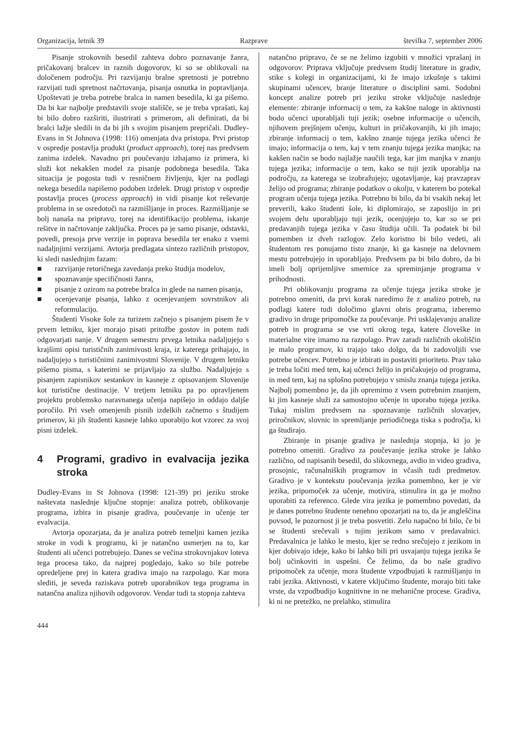Organizacija, letnik 39 Razprave številka 7, september 2006
Pisanje strokovnih besedil zahteva dobro poznavanje žanra, pričakovanj bralcev in raznih dogovorov, ki so se oblikovali na določenem področju. Pri razvijanju bralne spretnosti je potrebno razvijati tudi spretnost načrtovanja, pisanja osnutka in popravljanja. Upoštevati je treba potrebe bralca in namen besedila, ki ga pišemo. Da bi kar najbolje predstavili svoje stališče, se je treba vprašati, kaj bi bilo dobro razširiti, ilustrirati s primerom, ali definirati, da bi bralci lažje sledili in da bi jih s svojim pisanjem prepričali. Dudley-Evans in St Johnova (1998: 116) omenjata dva pristopa. Prvi pristop v ospredje postavlja produkt (product approach), torej nas predvsem zanima izdelek. Navadno pri poučevanju izhajamo iz primera, ki služi kot nekakšen model za pisanje podobnega besedila. Taka situacija je pogosta tudi v resničnem življenju, kjer na podlagi nekega besedila napišemo podoben izdelek. Drugi pristop v ospredje postavlja proces (process approach) in vidi pisanje kot reševanje problema in se osredotoči na razmišljanje in proces. Razmišljanje se bolj nanaša na pripravo, torej na identifikacijo problema, iskanje rešitve in načrtovanje zaključka. Proces pa je samo pisanje, odstavki, povedi, presoja prve verzije in poprava besedila ter enako z vsemi nadaljnjimi verzijami. Avtorja predlagata sintezo različnih pristopov, ki sledi naslednjim fazam:
■ razvijanje retoričnega zavedanja preko študija modelov,
■ spoznavanje specifičnosti žanra,
■ pisanje z ozirom na potrebe bralca in glede na namen pisanja,
■ ocenjevanje pisanja, lahko z ocenjevanjem sovrstnikov ali reformulacijo.
Študenti Visoke šole za turizem začnejo s pisanjem pisem že v prvem letniku, kjer morajo pisati pritožbe gostov in potem tudi odgovarjati nanje. V drugem semestru prvega letnika nadaljujejo s krajšimi opisi turističnih zanimivosti kraja, iz katerega prihajajo, in nadaljujejo s turističnimi zanimivostmi Slovenije. V drugem letniku pišemo pisma, s katerimi se prijavljajo za službo. Nadaljujejo s pisanjem zapisnikov sestankov in kasneje z opisovanjem Slovenije kot turistične destinacije. V tretjem letniku pa po opravljenem projektu problemsko naravnanega učenja napišejo in oddajo daljše poročilo. Pri vseh omenjenih pisnih izdelkih začnemo s študijem primerov, ki jih študenti kasneje lahko uporabijo kot vzorec za svoj pisni izdelek.
4 Programi, gradivo in evalvacija jezika stroka
Dudley-Evans in St Johnova (1998: 121-39) pri jeziku stroke naštevata naslednje ključne stopnje: analiza potreb, oblikovanje programa, izbira in pisanje gradiva, poučevanje in učenje ter evalvacija.
Avtorja opozarjata, da je analiza potreb temeljni kamen jezika stroke in vodi k programu, ki je natančno usmerjen na to, kar študenti ali učenci potrebujejo. Danes se večina strokovnjakov loteva tega procesa tako, da najprej pogledajo, kako so bile potrebe opredeljene prej in katera gradiva imajo na razpolago. Kar mora slediti, je seveda raziskava potreb uporabnikov tega programa in natančna analiza njihovih odgovorov. Vendar tudi ta stopnja zahteva
natančno pripravo, če se ne želimo izgubiti v množici vprašanj in odgovorov. Priprava vključuje predvsem študij literature in gradiv, stike s kolegi in organizacijami, ki že imajo izkušnje s takimi skupinami učencev, branje literature o disciplini sami. Sodobni koncept analize potreb pri jeziku stroke vključuje naslednje elemente: zbiranje informacij o tem, za kakšne naloge in aktivnosti bodo učenci uporabljali tuji jezik; osebne informacije o učencih, njihovem prejšnjem učenju, kulturi in pričakovanjih, ki jih imajo; zbiranje informacij o tem, kakšno znanje tujega jezika učenci že imajo; informacija o tem, kaj v tem znanju tujega jezika manjka; na kakšen način se bodo najlažje naučili tega, kar jim manjka v znanju tujega jezika; informacije o tem, kako se tuji jezik uporablja na področju, za katerega se izobražujejo; ugotavljanje, kaj pravzaprav želijo od programa; zbiranje podatkov o okolju, v katerem bo potekal program učenja tujega jezika. Potrebno bi bilo, da bi vsakih nekaj let preverili, kako študenti šole, ki diplomirajo, se zaposlijo in pri svojem delu uporabljajo tuji jezik, ocenjujejo to, kar so se pri predavanjih tujega jezika v času študija učili. Ta podatek bi bil pomemben iz dveh razlogov. Zelo koristno bi bilo vedeti, ali študentom res ponujamo tisto znanje, ki ga kasneje na delovnem mestu potrebujejo in uporabljajo. Predvsem pa bi bilo dobro, da bi imeli bolj oprijemljive smernice za spreminjanje programa v prihodnosti.
Pri oblikovanju programa za učenje tujega jezika stroke je potrebno omeniti, da prvi korak naredimo že z analizo potreb, na podlagi katere tudi določimo glavni obris programa, izberemo gradivo in druge pripomočke za poučevanje. Pri usklajevanju analize potreb in programa se vse vrti okrog tega, katere človeške in materialne vire imamo na razpolago. Prav zaradi različnih okoliščin je malo programov, ki trajajo tako dolgo, da bi zadovoljili vse potrebe učencev. Potrebno je izbirati in postaviti prioriteto. Prav tako je treba ločiti med tem, kaj učenci želijo in pričakujejo od programa, in med tem, kaj na splošno potrebujejo v smislu znanja tujega jezika. Najbolj pomembno je, da jih opremimo z vsem potrebnim znanjem, ki jim kasneje služi za samostojno učenje in uporabo tujega jezika. Tukaj mislim predvsem na spoznavanje različnih slovarjev, priročnikov, slovnic in spremljanje periodičnega tiska s področja, ki ga študirajo.
Zbiranje in pisanje gradiva je naslednja stopnja, ki jo je potrebno omeniti. Gradivo za poučevanje jezika stroke je lahko različno, od napisanih besedil, do slikovnega, avdio in video gradiva, prosojnic, računalniških programov in včasih tudi predmetov. Gradivo je v kontekstu poučevanja jezika pomembno, ker je vir jezika, pripomoček za učenje, motivira, stimulira in ga je možno uporabiti za referenco. Glede vira jezika je pomembno povedati, da je danes potrebno študente nenehno opozarjati na to, da je angleščina povsod, le pozornost ji je treba posvetiti. Zelo napačno bi bilo, če bi se študenti srečevali s tujim jezikom samo v predavalnici. Predavalnica je lahko le mesto, kjer se redno srečujejo z jezikom in kjer dobivajo ideje, kako bi lahko bili pri usvajanju tujega jezika še bolj učinkoviti in uspešni. Če želimo, da bo naše gradivo pripomoček za učenje, mora študente vzpodbujati k razmišljanju in rabi jezika. Aktivnosti, v katere vključimo študente, morajo biti take vrste, da vzpodbudijo kognitivne in ne mehanične procese. Gradiva, ki ni ne pretežko, ne prelahko, stimulira
444